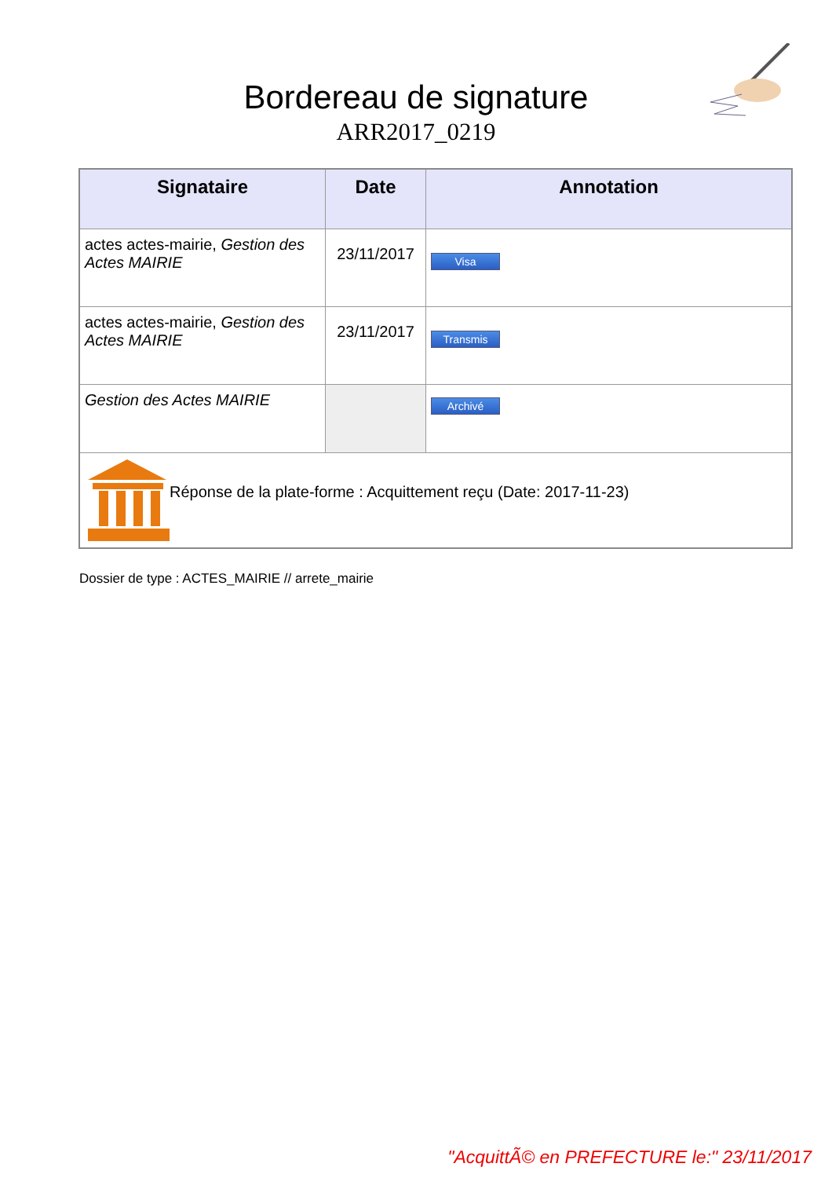Bordereau de signature
ARR2017_0219
| Signataire | Date | Annotation |
| --- | --- | --- |
| actes actes-mairie, Gestion des Actes MAIRIE | 23/11/2017 | Visa |
| actes actes-mairie, Gestion des Actes MAIRIE | 23/11/2017 | Transmis |
| Gestion des Actes MAIRIE | | Archivé |
| Réponse de la plate-forme : Acquittement reçu (Date: 2017-11-23) | | |
Dossier de type : ACTES_MAIRIE // arrete_mairie
"AcquittÃ© en PREFECTURE le:" 23/11/2017